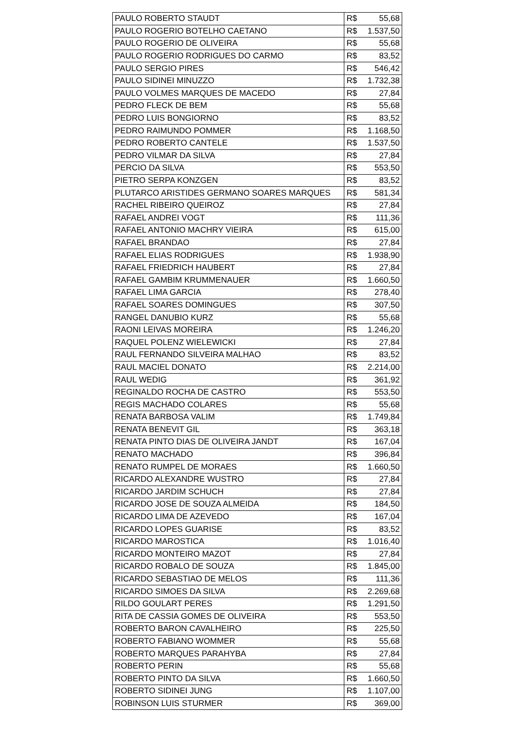| PAULO ROBERTO STAUDT | R$ 55,68 |
| PAULO ROGERIO BOTELHO CAETANO | R$ 1.537,50 |
| PAULO ROGERIO DE OLIVEIRA | R$ 55,68 |
| PAULO ROGERIO RODRIGUES DO CARMO | R$ 83,52 |
| PAULO SERGIO PIRES | R$ 546,42 |
| PAULO SIDINEI MINUZZO | R$ 1.732,38 |
| PAULO VOLMES MARQUES DE MACEDO | R$ 27,84 |
| PEDRO FLECK DE BEM | R$ 55,68 |
| PEDRO LUIS BONGIORNO | R$ 83,52 |
| PEDRO RAIMUNDO POMMER | R$ 1.168,50 |
| PEDRO ROBERTO CANTELE | R$ 1.537,50 |
| PEDRO VILMAR DA SILVA | R$ 27,84 |
| PERCIO DA SILVA | R$ 553,50 |
| PIETRO SERPA KONZGEN | R$ 83,52 |
| PLUTARCO ARISTIDES GERMANO SOARES MARQUES | R$ 581,34 |
| RACHEL RIBEIRO QUEIROZ | R$ 27,84 |
| RAFAEL ANDREI VOGT | R$ 111,36 |
| RAFAEL ANTONIO MACHRY VIEIRA | R$ 615,00 |
| RAFAEL BRANDAO | R$ 27,84 |
| RAFAEL ELIAS RODRIGUES | R$ 1.938,90 |
| RAFAEL FRIEDRICH HAUBERT | R$ 27,84 |
| RAFAEL GAMBIM KRUMMENAUER | R$ 1.660,50 |
| RAFAEL LIMA GARCIA | R$ 278,40 |
| RAFAEL SOARES DOMINGUES | R$ 307,50 |
| RANGEL DANUBIO KURZ | R$ 55,68 |
| RAONI LEIVAS MOREIRA | R$ 1.246,20 |
| RAQUEL POLENZ WIELEWICKI | R$ 27,84 |
| RAUL FERNANDO SILVEIRA MALHAO | R$ 83,52 |
| RAUL MACIEL DONATO | R$ 2.214,00 |
| RAUL WEDIG | R$ 361,92 |
| REGINALDO ROCHA DE CASTRO | R$ 553,50 |
| REGIS MACHADO COLARES | R$ 55,68 |
| RENATA BARBOSA VALIM | R$ 1.749,84 |
| RENATA BENEVIT GIL | R$ 363,18 |
| RENATA PINTO DIAS DE OLIVEIRA JANDT | R$ 167,04 |
| RENATO MACHADO | R$ 396,84 |
| RENATO RUMPEL DE MORAES | R$ 1.660,50 |
| RICARDO ALEXANDRE WUSTRO | R$ 27,84 |
| RICARDO JARDIM SCHUCH | R$ 27,84 |
| RICARDO JOSE DE SOUZA ALMEIDA | R$ 184,50 |
| RICARDO LIMA DE AZEVEDO | R$ 167,04 |
| RICARDO LOPES GUARISE | R$ 83,52 |
| RICARDO MAROSTICA | R$ 1.016,40 |
| RICARDO MONTEIRO MAZOT | R$ 27,84 |
| RICARDO ROBALO DE SOUZA | R$ 1.845,00 |
| RICARDO SEBASTIAO DE MELOS | R$ 111,36 |
| RICARDO SIMOES DA SILVA | R$ 2.269,68 |
| RILDO GOULART PERES | R$ 1.291,50 |
| RITA DE CASSIA GOMES DE OLIVEIRA | R$ 553,50 |
| ROBERTO BARON CAVALHEIRO | R$ 225,50 |
| ROBERTO FABIANO WOMMER | R$ 55,68 |
| ROBERTO MARQUES PARAHYBA | R$ 27,84 |
| ROBERTO PERIN | R$ 55,68 |
| ROBERTO PINTO DA SILVA | R$ 1.660,50 |
| ROBERTO SIDINEI JUNG | R$ 1.107,00 |
| ROBINSON LUIS STURMER | R$ 369,00 |